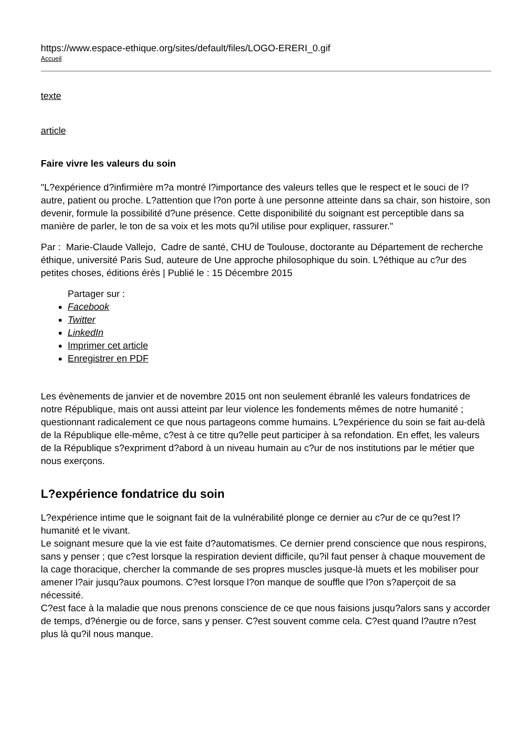https://www.espace-ethique.org/sites/default/files/LOGO-ERERI_0.gif
Accueil
texte
article
Faire vivre les valeurs du soin
"L?expérience d?infirmière m?a montré l?importance des valeurs telles que le respect et le souci de l?autre, patient ou proche. L?attention que l?on porte à une personne atteinte dans sa chair, son histoire, son devenir, formule la possibilité d?une présence. Cette disponibilité du soignant est perceptible dans sa manière de parler, le ton de sa voix et les mots qu?il utilise pour expliquer, rassurer."
Par : Marie-Claude Vallejo, Cadre de santé, CHU de Toulouse, doctorante au Département de recherche éthique, université Paris Sud, auteure de Une approche philosophique du soin. L?éthique au c?ur des petites choses, éditions érès | Publié le : 15 Décembre 2015
Partager sur :
Facebook
Twitter
LinkedIn
Imprimer cet article
Enregistrer en PDF
Les évènements de janvier et de novembre 2015 ont non seulement ébranlé les valeurs fondatrices de notre République, mais ont aussi atteint par leur violence les fondements mêmes de notre humanité ; questionnant radicalement ce que nous partageons comme humains. L?expérience du soin se fait au-delà de la République elle-même, c?est à ce titre qu?elle peut participer à sa refondation. En effet, les valeurs de la République s?expriment d?abord à un niveau humain au c?ur de nos institutions par le métier que nous exerçons.
L?expérience fondatrice du soin
L?expérience intime que le soignant fait de la vulnérabilité plonge ce dernier au c?ur de ce qu?est l?humanité et le vivant.
Le soignant mesure que la vie est faite d?automatismes. Ce dernier prend conscience que nous respirons, sans y penser ; que c?est lorsque la respiration devient difficile, qu?il faut penser à chaque mouvement de la cage thoracique, chercher la commande de ses propres muscles jusque-là muets et les mobiliser pour amener l?air jusqu?aux poumons. C?est lorsque l?on manque de souffle que l?on s?aperçoit de sa nécessité.
C?est face à la maladie que nous prenons conscience de ce que nous faisions jusqu?alors sans y accorder de temps, d?énergie ou de force, sans y penser. C?est souvent comme cela. C?est quand l?autre n?est plus là qu?il nous manque.